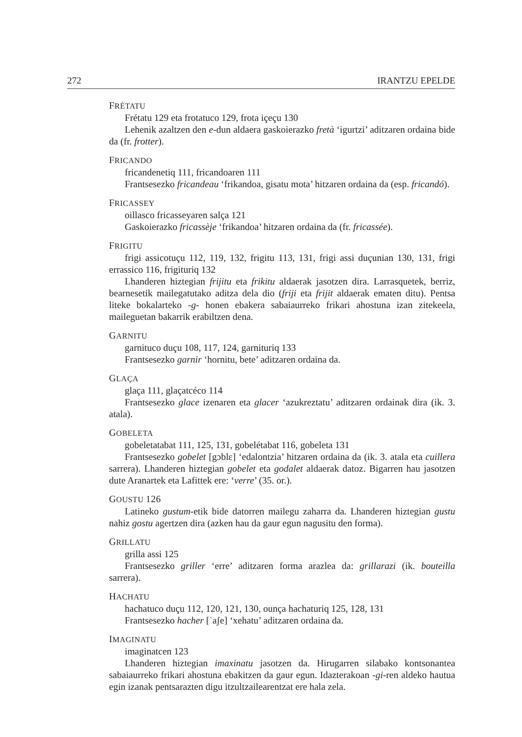272 IRANTZU EPELDE
FRÉTATU
Frétatu 129 eta frotatuco 129, frota içeçu 130
Lehenik azaltzen den e-dun aldaera gaskoierazko fretà ‘igurtzi’ aditzaren ordaina bide da (fr. frotter).
FRICANDO
fricandenetiq 111, fricandoaren 111
Frantsesezko fricandeau ‘frikandoa, gisatu mota’ hitzaren ordaina da (esp. fricandó).
FRICASSEY
oillasco fricasseyaren salça 121
Gaskoierazko fricassèje ‘frikandoa’ hitzaren ordaina da (fr. fricassée).
FRIGITU
frigi assicotuçu 112, 119, 132, frigitu 113, 131, frigi assi duçunian 130, 131, frigi errassico 116, frigituriq 132
Lhanderen hiztegian frijitu eta frikitu aldaerak jasotzen dira. Larrasquetek, berriz, bearnesetik mailegatutako aditza dela dio (friji eta frijit aldaerak ematen ditu). Pentsa liteke bokalarteko -g- honen ebakera sabaiaurreko frikari ahostuna izan zitekeela, maileguetan bakarrik erabiltzen dena.
GARNITU
garnituco duçu 108, 117, 124, garnituriq 133
Frantsesezko garnir ‘hornitu, bete’ aditzaren ordaina da.
GLAÇA
glaça 111, glaçatcéco 114
Frantsesezko glace izenaren eta glacer ‘azukreztatu’ aditzaren ordainak dira (ik. 3. atala).
GOBELETA
gobeletatabat 111, 125, 131, gobelétabat 116, gobeleta 131
Frantsesezko gobelet [gɔblɛ] ‘edalontzia’ hitzaren ordaina da (ik. 3. atala eta cuillera sarrera). Lhanderen hiztegian gobelet eta godalet aldaerak datoz. Bigarren hau jasotzen dute Aranartek eta Lafittek ere: ‘verre’ (35. or.).
GOUSTU 126
Latineko gustum-etik bide datorren mailegu zaharra da. Lhanderen hiztegian gustu nahiz gostu agertzen dira (azken hau da gaur egun nagusitu den forma).
GRILLATU
grilla assi 125
Frantsesezko griller ‘erre’ aditzaren forma arazlea da: grillarazi (ik. bouteilla sarrera).
HACHATU
hachatuco duçu 112, 120, 121, 130, ounça hachaturiq 125, 128, 131
Frantsesezko hacher [ˈaʃe] ‘xehatu’ aditzaren ordaina da.
IMAGINATU
imaginatcen 123
Lhanderen hiztegian imaxinatu jasotzen da. Hirugarren silabako kontsonantea sabaiaurreko frikari ahostuna ebakitzen da gaur egun. Idazterakoan -gi-ren aldeko hautua egin izanak pentsarazten digu itzultzailearentzat ere hala zela.